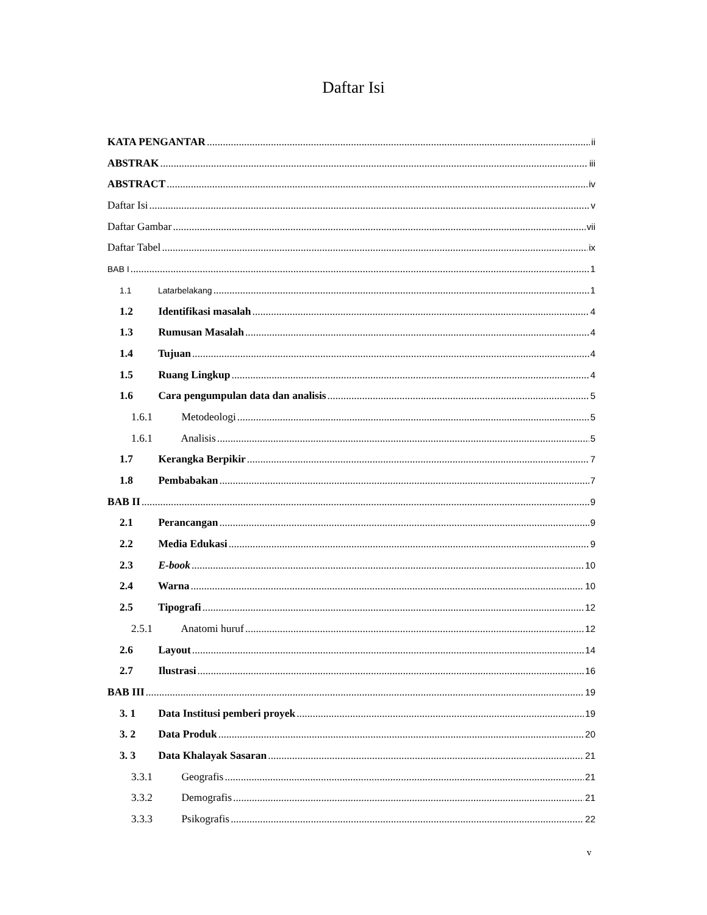Daftar Isi
KATA PENGANTAR ii
ABSTRAK iii
ABSTRACT iv
Daftar Isi v
Daftar Gambar vii
Daftar Tabel ix
BAB I 1
1.1 Latarbelakang 1
1.2 Identifikasi masalah 4
1.3 Rumusan Masalah 4
1.4 Tujuan 4
1.5 Ruang Lingkup 4
1.6 Cara pengumpulan data dan analisis 5
1.6.1 Metodeologi 5
1.6.1 Analisis 5
1.7 Kerangka Berpikir 7
1.8 Pembabakan 7
BAB II 9
2.1 Perancangan 9
2.2 Media Edukasi 9
2.3 E-book 10
2.4 Warna 10
2.5 Tipografi 12
2.5.1 Anatomi huruf 12
2.6 Layout 14
2.7 Ilustrasi 16
BAB III 19
3. 1 Data Institusi pemberi proyek 19
3. 2 Data Produk 20
3. 3 Data Khalayak Sasaran 21
3.3.1 Geografis 21
3.3.2 Demografis 21
3.3.3 Psikografis 22
v